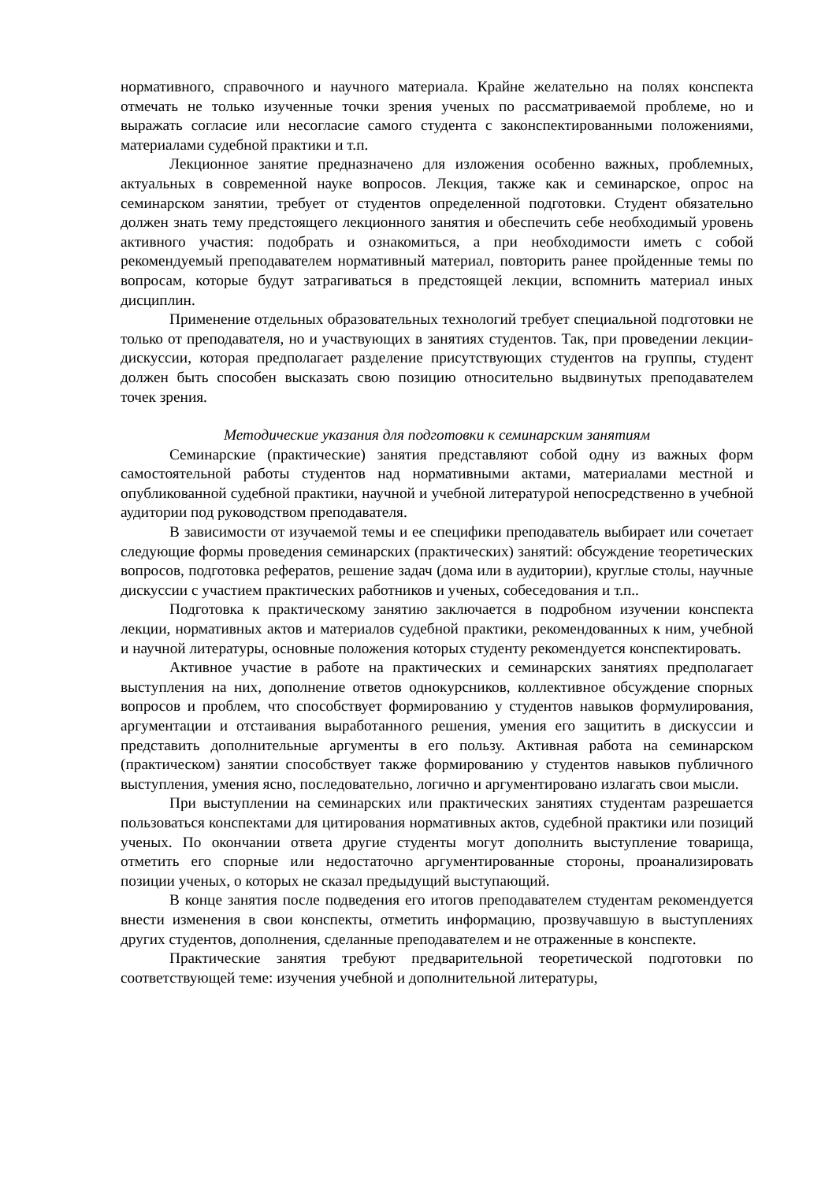нормативного, справочного и научного материала. Крайне желательно на полях конспекта отмечать не только изученные точки зрения ученых по рассматриваемой проблеме, но и выражать согласие или несогласие самого студента с законспектированными положениями, материалами судебной практики и т.п.
Лекционное занятие предназначено для изложения особенно важных, проблемных, актуальных в современной науке вопросов. Лекция, также как и семинарское, опрос на семинарском занятии, требует от студентов определенной подготовки. Студент обязательно должен знать тему предстоящего лекционного занятия и обеспечить себе необходимый уровень активного участия: подобрать и ознакомиться, а при необходимости иметь с собой рекомендуемый преподавателем нормативный материал, повторить ранее пройденные темы по вопросам, которые будут затрагиваться в предстоящей лекции, вспомнить материал иных дисциплин.
Применение отдельных образовательных технологий требует специальной подготовки не только от преподавателя, но и участвующих в занятиях студентов. Так, при проведении лекции-дискуссии, которая предполагает разделение присутствующих студентов на группы, студент должен быть способен высказать свою позицию относительно выдвинутых преподавателем точек зрения.
Методические указания для подготовки к семинарским занятиям
Семинарские (практические) занятия представляют собой одну из важных форм самостоятельной работы студентов над нормативными актами, материалами местной и опубликованной судебной практики, научной и учебной литературой непосредственно в учебной аудитории под руководством преподавателя.
В зависимости от изучаемой темы и ее специфики преподаватель выбирает или сочетает следующие формы проведения семинарских (практических) занятий: обсуждение теоретических вопросов, подготовка рефератов, решение задач (дома или в аудитории), круглые столы, научные дискуссии с участием практических работников и ученых, собеседования и т.п..
Подготовка к практическому занятию заключается в подробном изучении конспекта лекции, нормативных актов и материалов судебной практики, рекомендованных к ним, учебной и научной литературы, основные положения которых студенту рекомендуется конспектировать.
Активное участие в работе на практических и семинарских занятиях предполагает выступления на них, дополнение ответов однокурсников, коллективное обсуждение спорных вопросов и проблем, что способствует формированию у студентов навыков формулирования, аргументации и отстаивания выработанного решения, умения его защитить в дискуссии и представить дополнительные аргументы в его пользу. Активная работа на семинарском (практическом) занятии способствует также формированию у студентов навыков публичного выступления, умения ясно, последовательно, логично и аргументировано излагать свои мысли.
При выступлении на семинарских или практических занятиях студентам разрешается пользоваться конспектами для цитирования нормативных актов, судебной практики или позиций ученых. По окончании ответа другие студенты могут дополнить выступление товарища, отметить его спорные или недостаточно аргументированные стороны, проанализировать позиции ученых, о которых не сказал предыдущий выступающий.
В конце занятия после подведения его итогов преподавателем студентам рекомендуется внести изменения в свои конспекты, отметить информацию, прозвучавшую в выступлениях других студентов, дополнения, сделанные преподавателем и не отраженные в конспекте.
Практические занятия требуют предварительной теоретической подготовки по соответствующей теме: изучения учебной и дополнительной литературы,